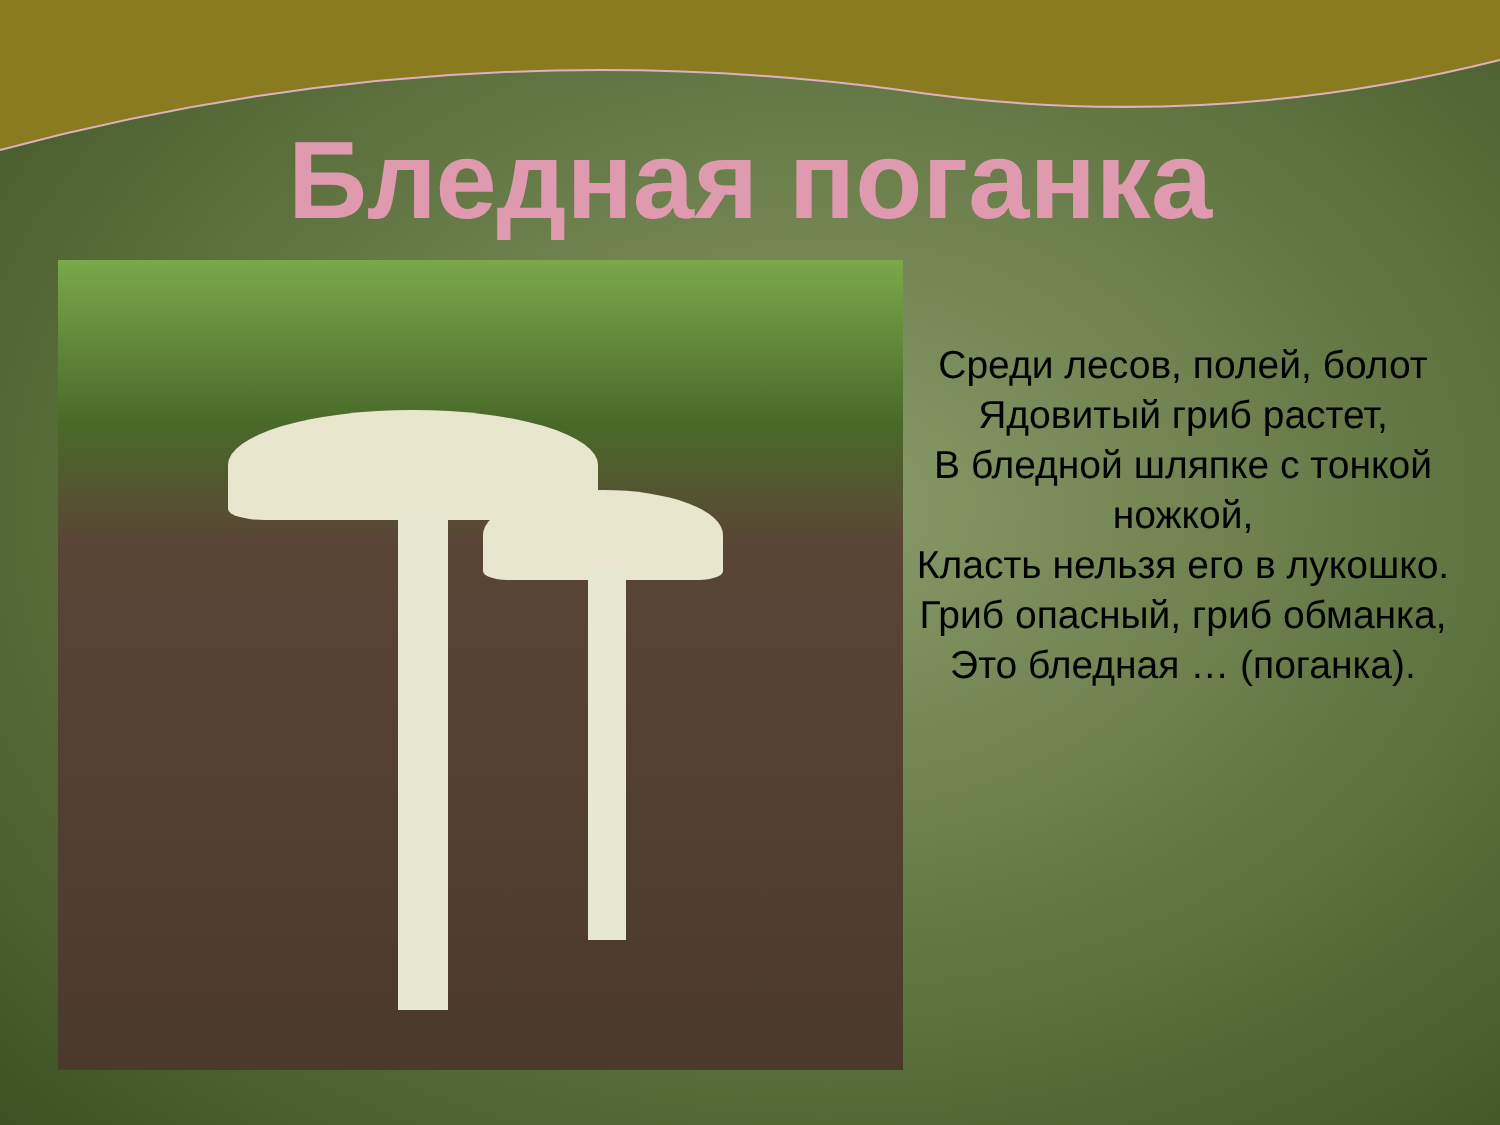Бледная поганка
Среди лесов, полей, болот
Ядовитый гриб растет,
В бледной шляпке с тонкой ножкой,
Класть нельзя его в лукошко.
Гриб опасный, гриб обманка,
Это бледная … (поганка).